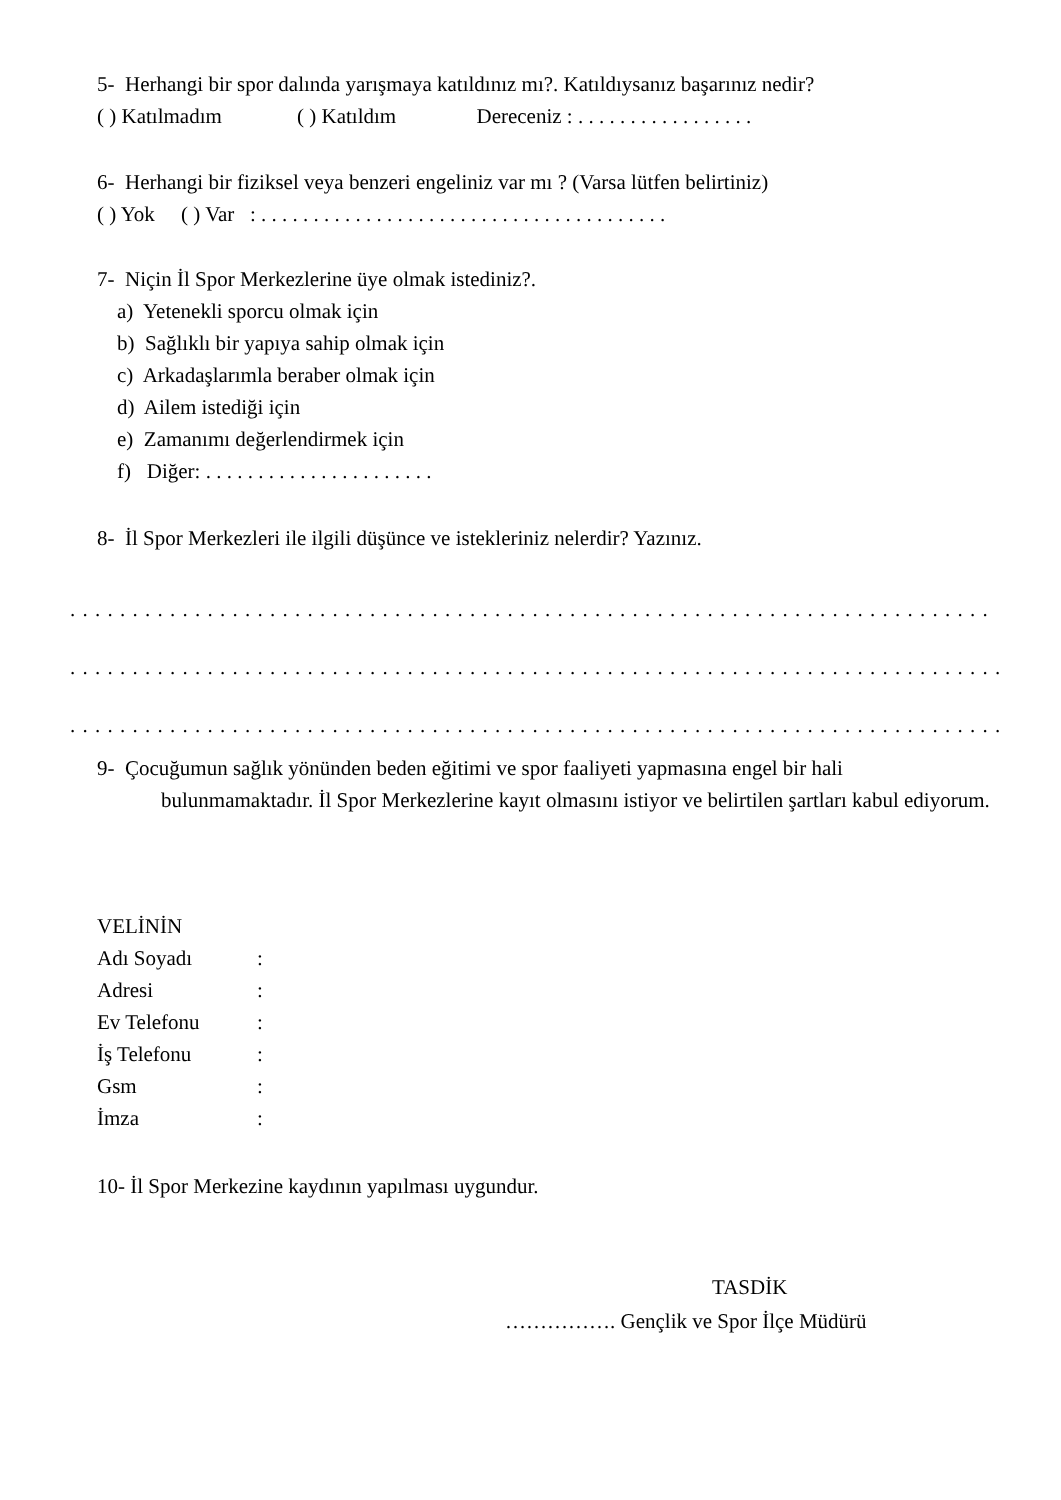5- Herhangi bir spor dalında yarışmaya katıldınız mı?. Katıldıysanız başarınız nedir?
( ) Katılmadım ( ) Katıldım Dereceniz : . . . . . . . . . . . . . . . . .
6- Herhangi bir fiziksel veya benzeri engeliniz var mı ? (Varsa lütfen belirtiniz)
( ) Yok ( ) Var : . . . . . . . . . . . . . . . . . . . . . . . . . . . . . . . . . . . . . . .
7- Niçin İl Spor Merkezlerine üye olmak istediniz?.
a) Yetenekli sporcu olmak için
b) Sağlıklı bir yapıya sahip olmak için
c) Arkadaşlarımla beraber olmak için
d) Ailem istediği için
e) Zamanımı değerlendirmek için
f) Diğer: . . . . . . . . . . . . . . . . . . . . . .
8- İl Spor Merkezleri ile ilgili düşünce ve istekleriniz nelerdir? Yazınız.
. . . . . . . . . . . . . . . . . . . . . . . . . . . . . . . . . . . . . . . . . . . . . . . . . . . . . . . . . . . . . . . . . . . . . . . . . .
. . . . . . . . . . . . . . . . . . . . . . . . . . . . . . . . . . . . . . . . . . . . . . . . . . . . . . . . . . . . . . . . . . . . . . . . . . .
. . . . . . . . . . . . . . . . . . . . . . . . . . . . . . . . . . . . . . . . . . . . . . . . . . . . . . . . . . . . . . . . . . . . . . . . . . .
9- Çocuğumun sağlık yönünden beden eğitimi ve spor faaliyeti yapmasına engel bir hali
bulunmamaktadır. İl Spor Merkezlerine kayıt olmasını istiyor ve belirtilen şartları kabul ediyorum.
VELİNİN
| Adı Soyadı | : |
| Adresi | : |
| Ev Telefonu | : |
| İş Telefonu | : |
| Gsm | : |
| İmza | : |
10- İl Spor Merkezine kaydının yapılması uygundur.
TASDİK
……………. Gençlik ve Spor İlçe Müdürü